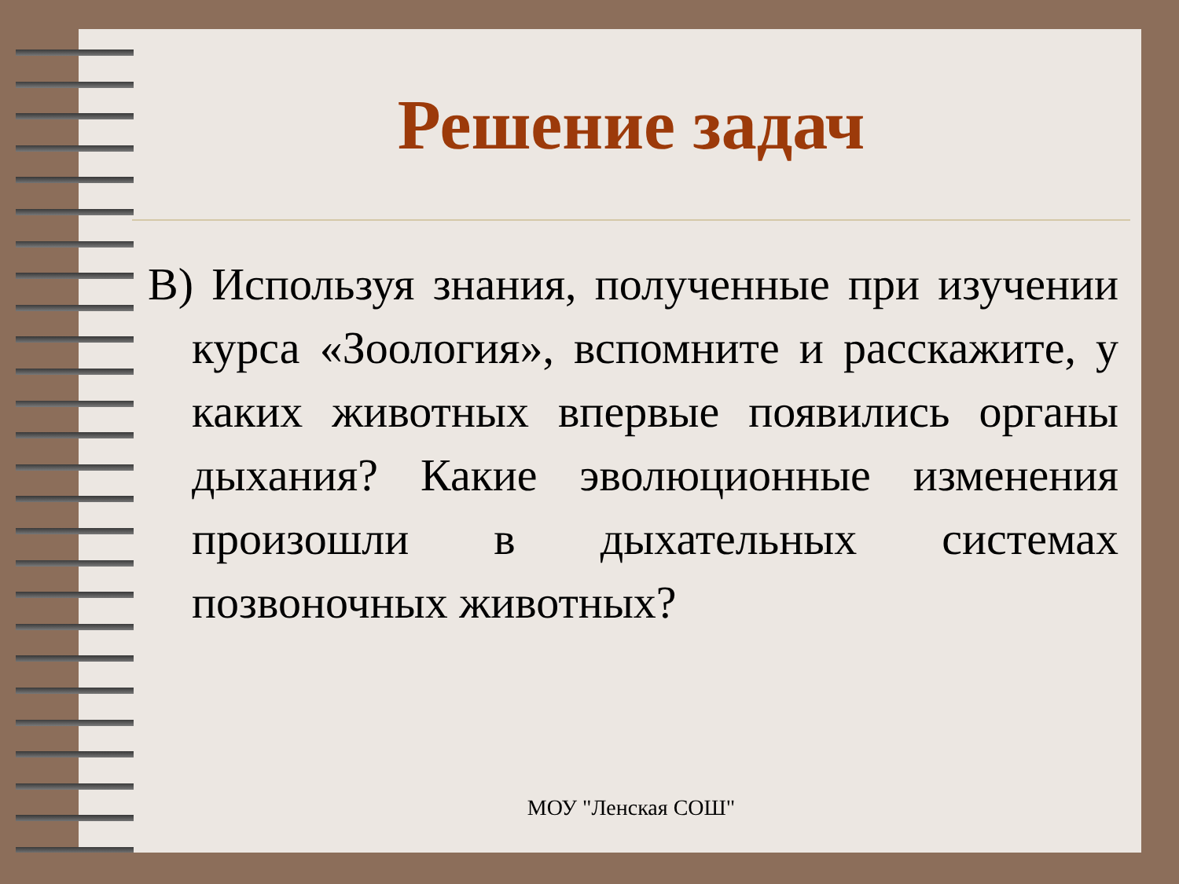Решение задач
В) Используя знания, полученные при изучении курса «Зоология», вспомните и расскажите, у каких животных впервые появились органы дыхания? Какие эволюционные изменения произошли в дыхательных системах позвоночных животных?
МОУ "Ленская СОШ"